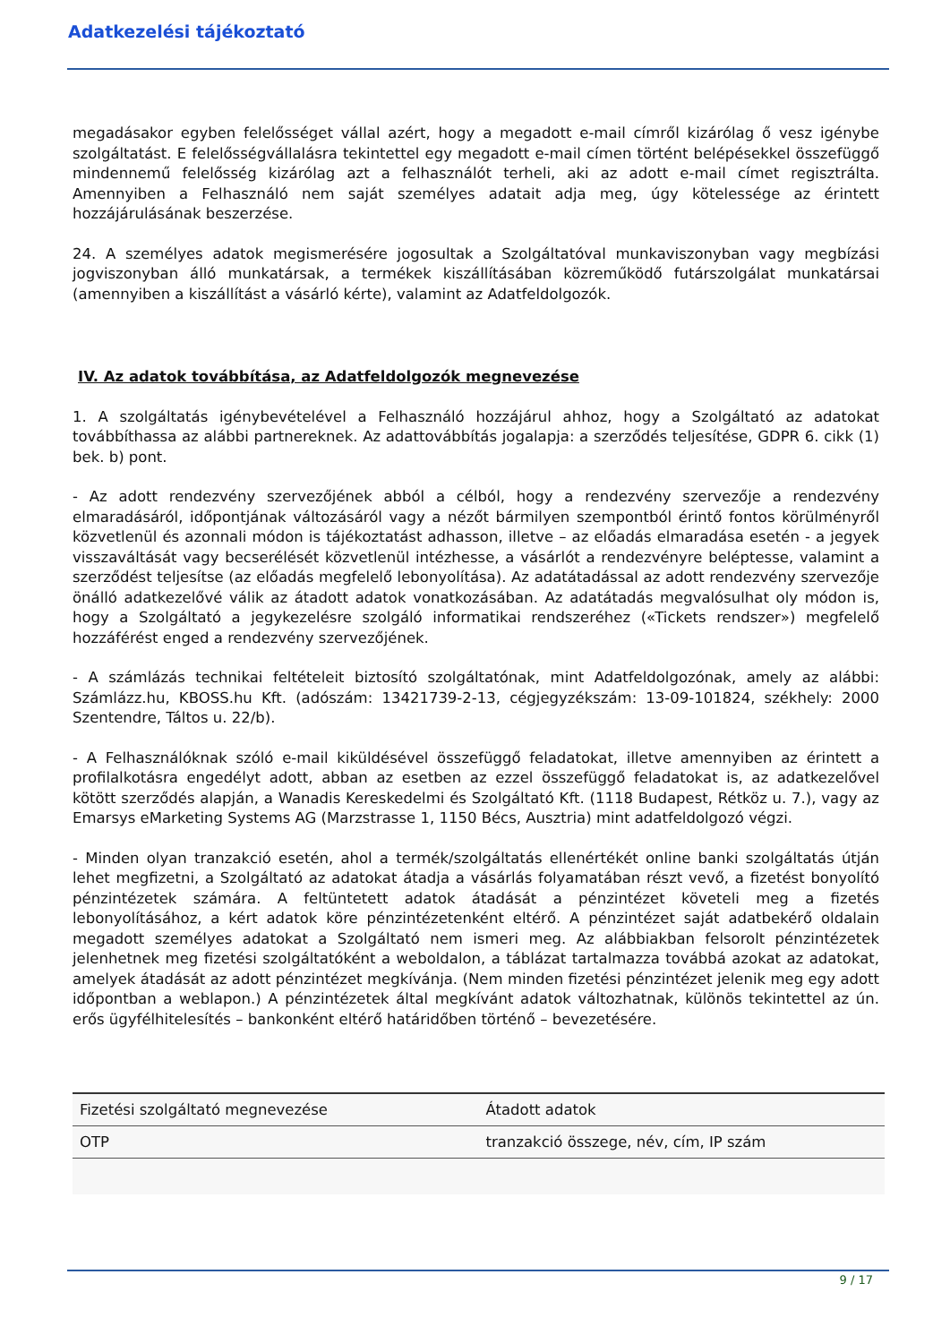Adatkezelési tájékoztató
megadásakor egyben felelősséget vállal azért, hogy a megadott e-mail címről kizárólag ő vesz igénybe szolgáltatást. E felelősségvállalásra tekintettel egy megadott e-mail címen történt belépésekkel összefüggő mindennemű felelősség kizárólag azt a felhasználót terheli, aki az adott e-mail címet regisztrálta. Amennyiben a Felhasználó nem saját személyes adatait adja meg, úgy kötelessége az érintett hozzájárulásának beszerzése.
24. A személyes adatok megismerésére jogosultak a Szolgáltatóval munkaviszonyban vagy megbízási jogviszonyban álló munkatársak, a termékek kiszállításában közreműködő futárszolgálat munkatársai (amennyiben a kiszállítást a vásárló kérte), valamint az Adatfeldolgozók.
IV. Az adatok továbbítása, az Adatfeldolgozók megnevezése
1. A szolgáltatás igénybevételével a Felhasználó hozzájárul ahhoz, hogy a Szolgáltató az adatokat továbbíthassa az alábbi partnereknek. Az adattovábbítás jogalapja: a szerződés teljesítése, GDPR 6. cikk (1) bek. b) pont.
- Az adott rendezvény szervezőjének abból a célból, hogy a rendezvény szervezője a rendezvény elmaradásáról, időpontjának változásáról vagy a nézőt bármilyen szempontból érintő fontos körülményről közvetlenül és azonnali módon is tájékoztatást adhasson, illetve – az előadás elmaradása esetén - a jegyek visszaváltását vagy becserélését közvetlenül intézhesse, a vásárlót a rendezvényre beléptesse, valamint a szerződést teljesítse (az előadás megfelelő lebonyolítása). Az adatátadással az adott rendezvény szervezője önálló adatkezelővé válik az átadott adatok vonatkozásában. Az adatátadás megvalósulhat oly módon is, hogy a Szolgáltató a jegykezelésre szolgáló informatikai rendszeréhez («Tickets rendszer») megfelelő hozzáférést enged a rendezvény szervezőjének.
- A számlázás technikai feltételeit biztosító szolgáltatónak, mint Adatfeldolgozónak, amely az alábbi: Számlázz.hu, KBOSS.hu Kft. (adószám: 13421739-2-13, cégjegyzékszám: 13-09-101824, székhely: 2000 Szentendre, Táltos u. 22/b).
- A Felhasználóknak szóló e-mail kiküldésével összefüggő feladatokat, illetve amennyiben az érintett a profilalkotásra engedélyt adott, abban az esetben az ezzel összefüggő feladatokat is, az adatkezelővel kötött szerződés alapján, a Wanadis Kereskedelmi és Szolgáltató Kft. (1118 Budapest, Rétköz u. 7.), vagy az Emarsys eMarketing Systems AG (Marzstrasse 1, 1150 Bécs, Ausztria) mint adatfeldolgozó végzi.
- Minden olyan tranzakció esetén, ahol a termék/szolgáltatás ellenértékét online banki szolgáltatás útján lehet megfizetni, a Szolgáltató az adatokat átadja a vásárlás folyamatában részt vevő, a fizetést bonyolító pénzintézetek számára. A feltüntetett adatok átadását a pénzintézet követeli meg a fizetés lebonyolításához, a kért adatok köre pénzintézetenként eltérő. A pénzintézet saját adatbekérő oldalain megadott személyes adatokat a Szolgáltató nem ismeri meg. Az alábbiakban felsorolt pénzintézetek jelenhetnek meg fizetési szolgáltatóként a weboldalon, a táblázat tartalmazza továbbá azokat az adatokat, amelyek átadását az adott pénzintézet megkívánja. (Nem minden fizetési pénzintézet jelenik meg egy adott időpontban a weblapon.) A pénzintézetek által megkívánt adatok változhatnak, különös tekintettel az ún. erős ügyfélhitelesítés – bankonként eltérő határidőben történő – bevezetésére.
| Fizetési szolgáltató megnevezése | Átadott adatok |
| --- | --- |
| OTP | tranzakció összege, név, cím, IP szám |
9 / 17